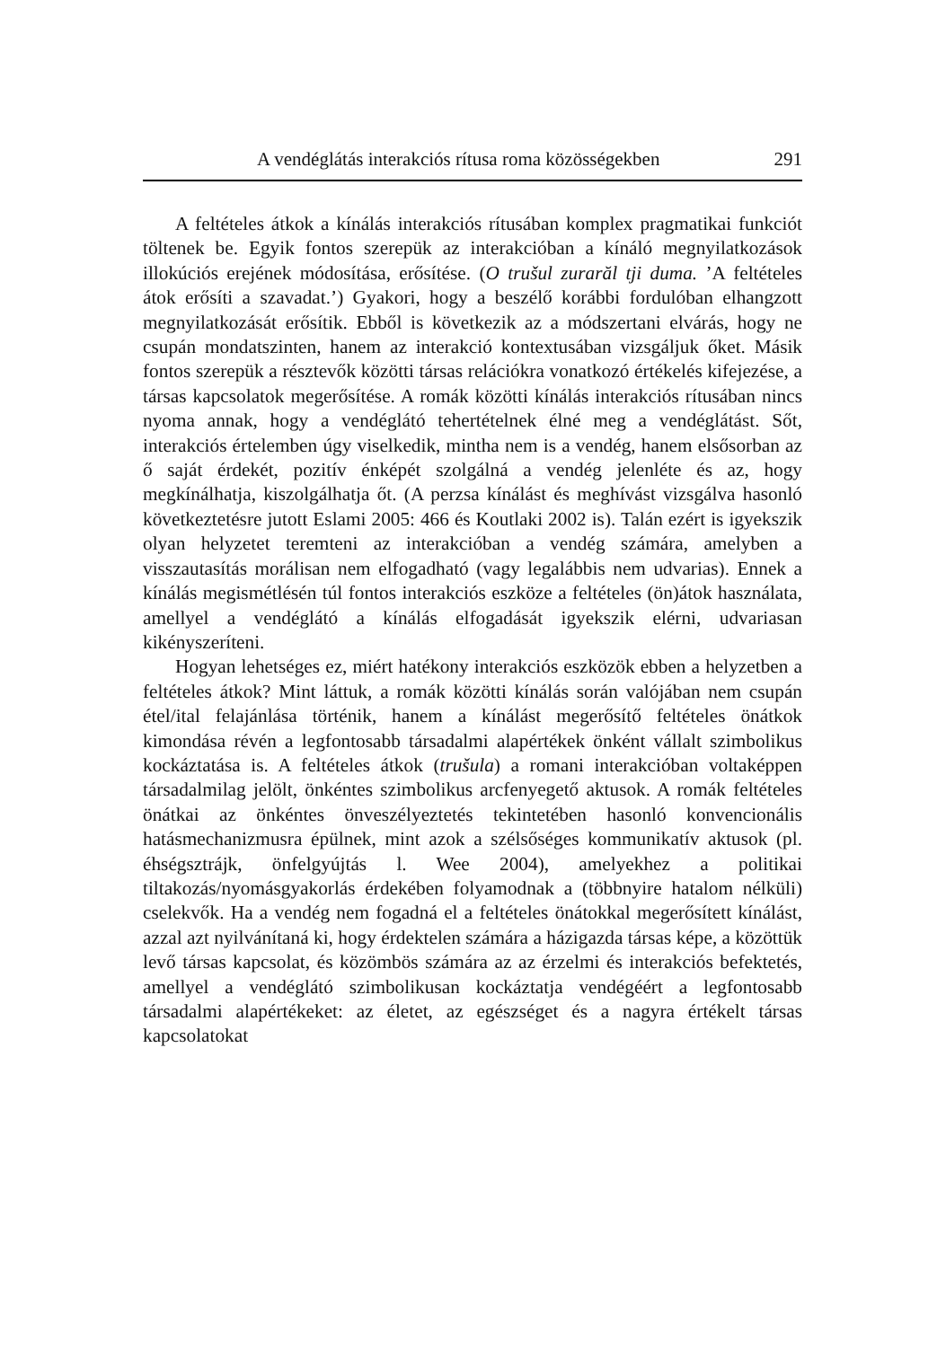A vendéglátás interakciós rítusa roma közösségekben 291
A feltételes átkok a kínálás interakciós rítusában komplex pragmatikai funkciót töltenek be. Egyik fontos szerepük az interakcióban a kínáló megnyilatkozások illokúciós erejének módosítása, erősítése. (O trušul zurarăl tji duma. ’A feltételes átok erősíti a szavadat.’) Gyakori, hogy a beszélő korábbi fordulóban elhangzott megnyilatkozását erősítik. Ebből is következik az a módszertani elvárás, hogy ne csupán mondatszinten, hanem az interakció kontextusában vizsgáljuk őket. Másik fontos szerepük a résztevők közötti társas relációkra vonatkozó értékelés kifejezése, a társas kapcsolatok megerősítése. A romák közötti kínálás interakciós rítusában nincs nyoma annak, hogy a vendéglátó tehertételnek élné meg a vendéglátást. Sőt, interakciós értelemben úgy viselkedik, mintha nem is a vendég, hanem elsősorban az ő saját érdekét, pozitív énképét szolgálná a vendég jelenléte és az, hogy megkínálhatja, kiszolgálhatja őt. (A perzsa kínálást és meghívást vizsgálva hasonló következtetésre jutott Eslami 2005: 466 és Koutlaki 2002 is). Talán ezért is igyekszik olyan helyzetet teremteni az interakcióban a vendég számára, amelyben a visszautasítás morálisan nem elfogadható (vagy legalábbis nem udvarias). Ennek a kínálás megismétlésén túl fontos interakciós eszköze a feltételes (ön)átok használata, amellyel a vendéglátó a kínálás elfogadását igyekszik elérni, udvariasan kikényszeríteni.
Hogyan lehetséges ez, miért hatékony interakciós eszközök ebben a helyzetben a feltételes átkok? Mint láttuk, a romák közötti kínálás során valójában nem csupán étel/ital felajánlása történik, hanem a kínálást megerősítő feltételes önátkok kimondása révén a legfontosabb társadalmi alapértékek önként vállalt szimbolikus kockáztatása is. A feltételes átkok (trušula) a romani interakcióban voltaképpen társadalmilag jelölt, önkéntes szimbolikus arcfenyegető aktusok. A romák feltételes önátkai az önkéntes önveszélyeztetés tekintetében hasonló konvencionális hatásmechanizmusra épülnek, mint azok a szélsőséges kommunikatív aktusok (pl. éhségsztrájk, önfelgyújtás l. Wee 2004), amelyekhez a politikai tiltakozás/nyomásgyakorlás érdekében folyamodnak a (többnyire hatalom nélküli) cselekvők. Ha a vendég nem fogadná el a feltételes önátokkal megerősített kínálást, azzal azt nyilvánítaná ki, hogy érdektelen számára a házigazda társas képe, a közöttük levő társas kapcsolat, és közömbös számára az az érzelmi és interakciós befektetés, amellyel a vendéglátó szimbolikusan kockáztatja vendégéért a legfontosabb társadalmi alapértékeket: az életet, az egészséget és a nagyra értékelt társas kapcsolatokat